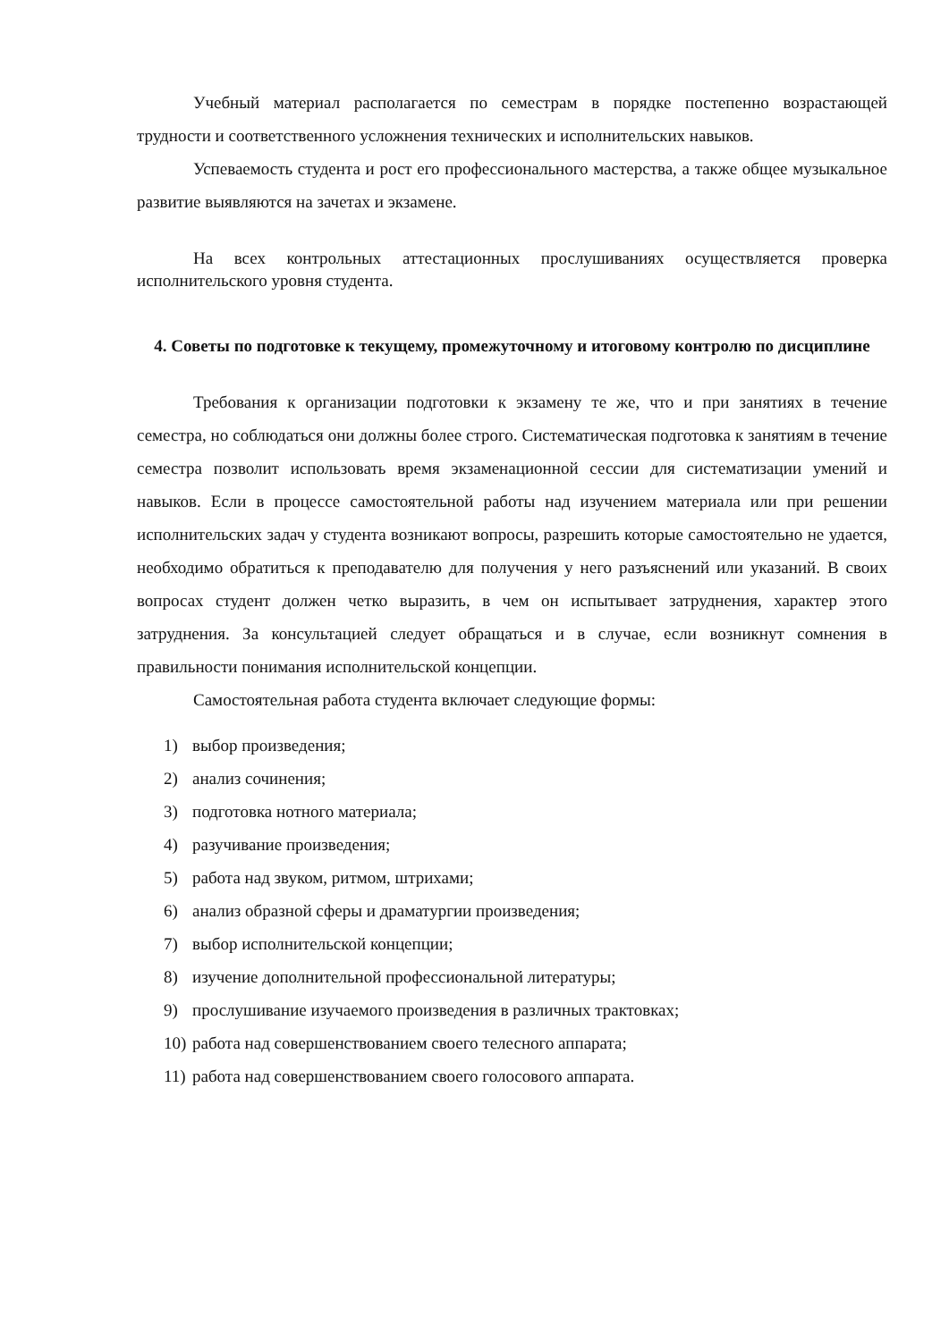Учебный материал располагается по семестрам в порядке постепенно возрастающей трудности и соответственного усложнения технических и исполнительских навыков.
Успеваемость студента и рост его профессионального мастерства, а также общее музыкальное развитие выявляются на зачетах и экзамене.
На всех контрольных аттестационных прослушиваниях осуществляется проверка исполнительского уровня студента.
4. Советы по подготовке к текущему, промежуточному и итоговому контролю по дисциплине
Требования к организации подготовки к экзамену те же, что и при занятиях в течение семестра, но соблюдаться они должны более строго. Систематическая подготовка к занятиям в течение семестра позволит использовать время экзаменационной сессии для систематизации умений и навыков. Если в процессе самостоятельной работы над изучением материала или при решении исполнительских задач у студента возникают вопросы, разрешить которые самостоятельно не удается, необходимо обратиться к преподавателю для получения у него разъяснений или указаний. В своих вопросах студент должен четко выразить, в чем он испытывает затруднения, характер этого затруднения. За консультацией следует обращаться и в случае, если возникнут сомнения в правильности понимания исполнительской концепции.
Самостоятельная работа студента включает следующие формы:
1) выбор произведения;
2) анализ сочинения;
3) подготовка нотного материала;
4) разучивание произведения;
5) работа над звуком, ритмом, штрихами;
6) анализ образной сферы и драматургии произведения;
7) выбор исполнительской концепции;
8) изучение дополнительной профессиональной литературы;
9) прослушивание изучаемого произведения в различных трактовках;
10) работа над совершенствованием своего телесного аппарата;
11) работа над совершенствованием своего голосового аппарата.